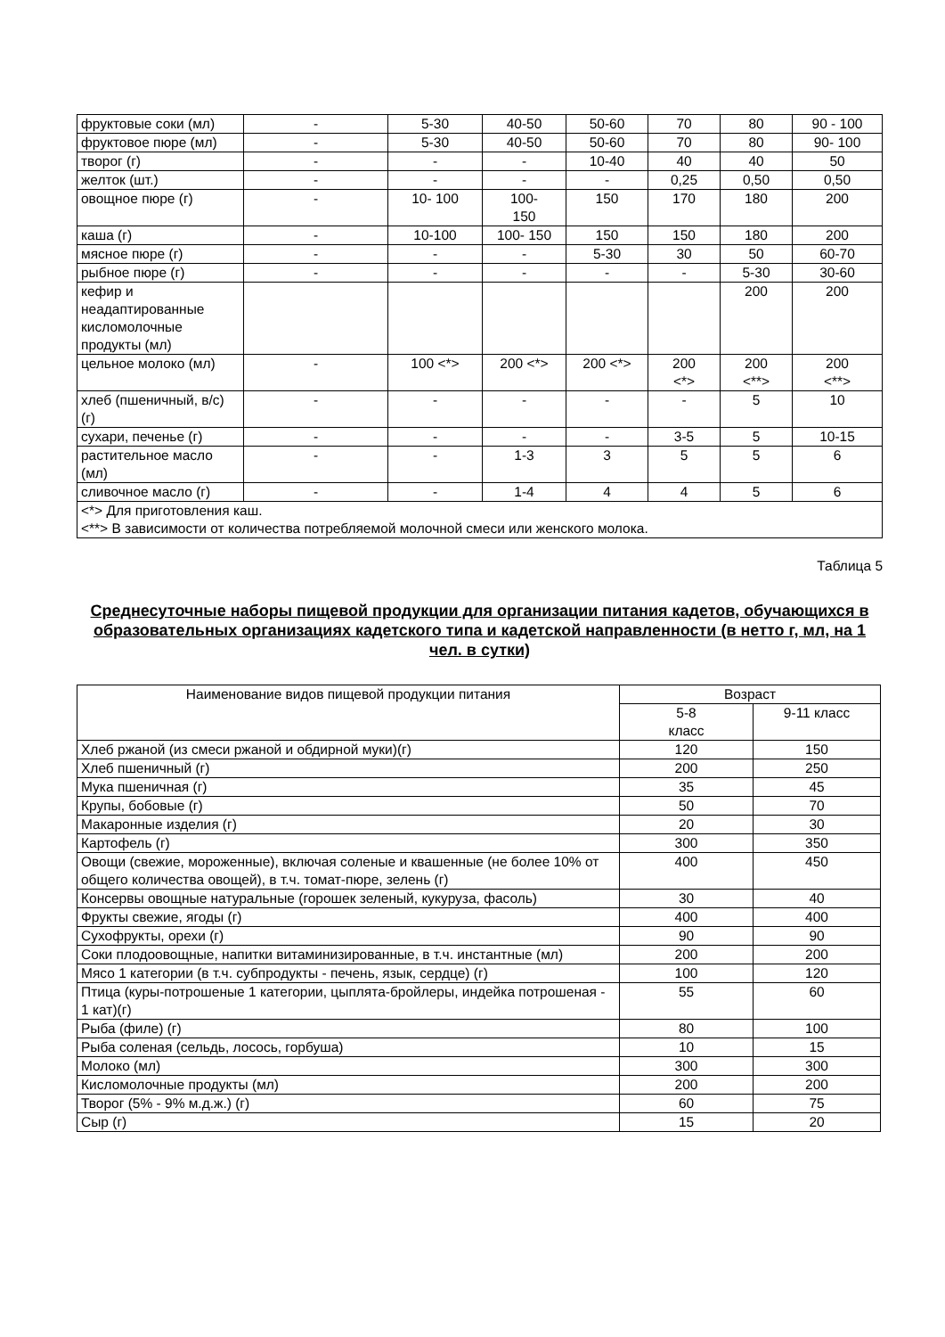| фруктовые соки (мл) | - | 5-30 | 40-50 | 50-60 | 70 | 80 | 90 - 100 |
| фруктовое пюре (мл) | - | 5-30 | 40-50 | 50-60 | 70 | 80 | 90- 100 |
| творог (г) | - | - | - | 10-40 | 40 | 40 | 50 |
| желток (шт.) | - | - | - | - | 0,25 | 0,50 | 0,50 |
| овощное пюре (г) | - | 10- 100 | 100- 150 | 150 | 170 | 180 | 200 |
| каша (г) | - | 10-100 | 100- 150 | 150 | 150 | 180 | 200 |
| мясное пюре (г) | - | - | - | 5-30 | 30 | 50 | 60-70 |
| рыбное пюре (г) | - | - | - | - | - | 5-30 | 30-60 |
| кефир и неадаптированные кисломолочные продукты (мл) | | | | | | 200 | 200 |
| цельное молоко (мл) | - | 100 <*> | 200 <*> | 200 <*> | 200 <*> | 200 <**> | 200 <**> |
| хлеб (пшеничный, в/с) (г) | - | - | - | - | - | 5 | 10 |
| сухари, печенье (г) | - | - | - | - | 3-5 | 5 | 10-15 |
| растительное масло (мл) | - | - | 1-3 | 3 | 5 | 5 | 6 |
| сливочное масло (г) | - | - | 1-4 | 4 | 4 | 5 | 6 |
| <*> Для приготовления каш. <**> В зависимости от количества потребляемой молочной смеси или женского молока. | | | | | | | |
Таблица 5
Среднесуточные наборы пищевой продукции для организации питания кадетов, обучающихся в образовательных организациях кадетского типа и кадетской направленности (в нетто г, мл, на 1 чел. в сутки)
| Наименование видов пищевой продукции питания | Возраст | |
| --- | --- | --- |
| | 5-8 класс | 9-11 класс |
| Хлеб ржаной (из смеси ржаной и обдирной муки)(г) | 120 | 150 |
| Хлеб пшеничный (г) | 200 | 250 |
| Мука пшеничная (г) | 35 | 45 |
| Крупы, бобовые (г) | 50 | 70 |
| Макаронные изделия (г) | 20 | 30 |
| Картофель (г) | 300 | 350 |
| Овощи (свежие, мороженные), включая соленые и квашенные (не более 10% от общего количества овощей), в т.ч. томат-пюре, зелень (г) | 400 | 450 |
| Консервы овощные натуральные (горошек зеленый, кукуруза, фасоль) | 30 | 40 |
| Фрукты свежие, ягоды (г) | 400 | 400 |
| Сухофрукты, орехи (г) | 90 | 90 |
| Соки плодоовощные, напитки витаминизированные, в т.ч. инстантные (мл) | 200 | 200 |
| Мясо 1 категории (в т.ч. субпродукты - печень, язык, сердце) (г) | 100 | 120 |
| Птица (куры-потрошеные 1 категории, цыплята-бройлеры, индейка потрошеная - 1 кат)(г) | 55 | 60 |
| Рыба (филе) (г) | 80 | 100 |
| Рыба соленая (сельдь, лосось, горбуша) | 10 | 15 |
| Молоко (мл) | 300 | 300 |
| Кисломолочные продукты (мл) | 200 | 200 |
| Творог (5% - 9% м.д.ж.) (г) | 60 | 75 |
| Сыр (г) | 15 | 20 |